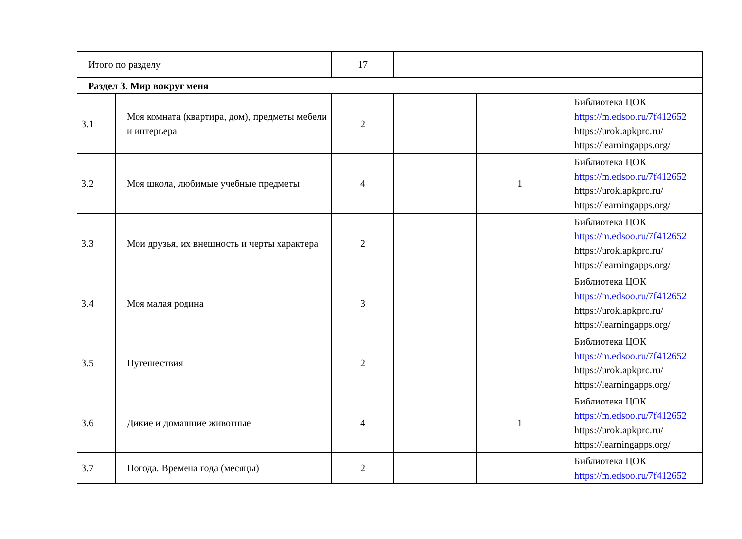| Итого по разделу | | 17 | | | |
| Раздел 3. Мир вокруг меня | | | | | |
| 3.1 | Моя комната (квартира, дом), предметы мебели и интерьера | 2 | | | Библиотека ЦОК https://m.edsoo.ru/7f412652 https://urok.apkpro.ru/ https://learningapps.org/ |
| 3.2 | Моя школа, любимые учебные предметы | 4 | | 1 | Библиотека ЦОК https://m.edsoo.ru/7f412652 https://urok.apkpro.ru/ https://learningapps.org/ |
| 3.3 | Мои друзья, их внешность и черты характера | 2 | | | Библиотека ЦОК https://m.edsoo.ru/7f412652 https://urok.apkpro.ru/ https://learningapps.org/ |
| 3.4 | Моя малая родина | 3 | | | Библиотека ЦОК https://m.edsoo.ru/7f412652 https://urok.apkpro.ru/ https://learningapps.org/ |
| 3.5 | Путешествия | 2 | | | Библиотека ЦОК https://m.edsoo.ru/7f412652 https://urok.apkpro.ru/ https://learningapps.org/ |
| 3.6 | Дикие и домашние животные | 4 | | 1 | Библиотека ЦОК https://m.edsoo.ru/7f412652 https://urok.apkpro.ru/ https://learningapps.org/ |
| 3.7 | Погода. Времена года (месяцы) | 2 | | | Библиотека ЦОК https://m.edsoo.ru/7f412652 |